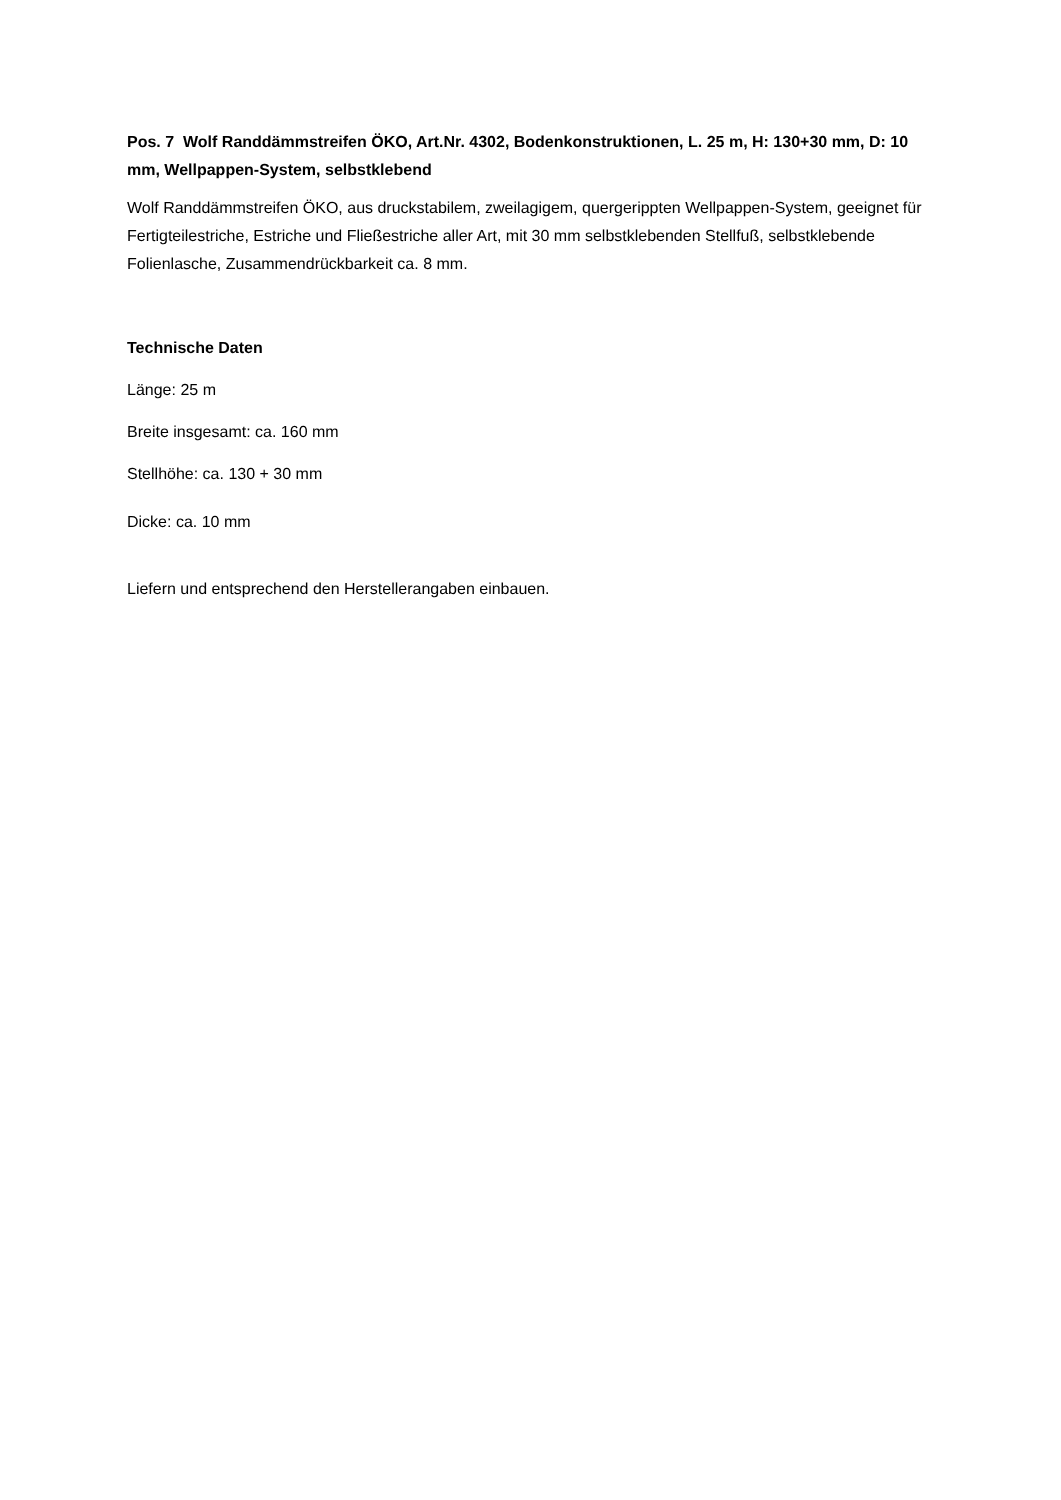Pos. 7 Wolf Randdämmstreifen ÖKO, Art.Nr. 4302, Bodenkonstruktionen, L. 25 m, H: 130+30 mm, D: 10 mm, Wellpappen-System, selbstklebend
Wolf Randdämmstreifen ÖKO, aus druckstabilem, zweilagigem, quergerippten Wellpappen-System, geeignet für Fertigteilestriche, Estriche und Fließestriche aller Art, mit 30 mm selbstklebenden Stellfuß, selbstklebende Folienlasche, Zusammendrückbarkeit ca. 8 mm.
Technische Daten
Länge: 25 m
Breite insgesamt: ca. 160 mm
Stellhöhe: ca. 130 + 30 mm
Dicke: ca. 10 mm
Liefern und entsprechend den Herstellerangaben einbauen.